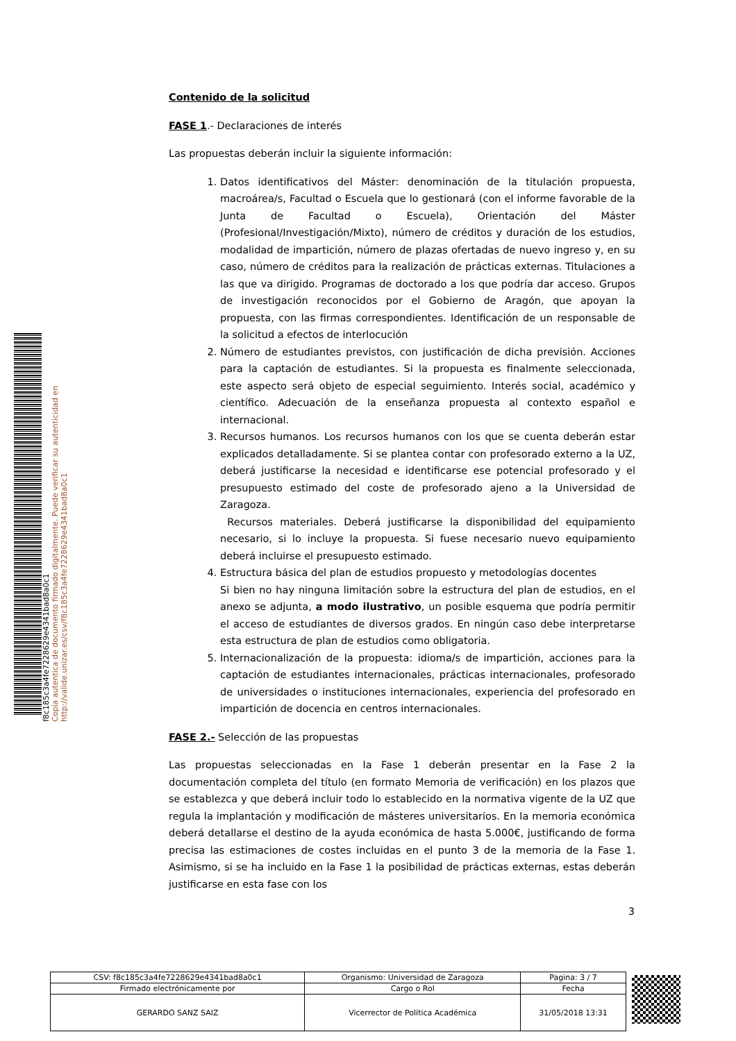f8c185c3a4fe7228629e4341bad8a0c1
Copia autentica de documento firmado digitalmente. Puede verificar su autenticidad en http://valide.unizar.es/csv/f8c185c3a4fe7228629e4341bad8a0c1
Contenido de la solicitud
FASE 1.- Declaraciones de interés
Las propuestas deberán incluir la siguiente información:
1. Datos identificativos del Máster: denominación de la titulación propuesta, macroárea/s, Facultad o Escuela que lo gestionará (con el informe favorable de la Junta de Facultad o Escuela), Orientación del Máster (Profesional/Investigación/Mixto), número de créditos y duración de los estudios, modalidad de impartición, número de plazas ofertadas de nuevo ingreso y, en su caso, número de créditos para la realización de prácticas externas. Titulaciones a las que va dirigido. Programas de doctorado a los que podría dar acceso. Grupos de investigación reconocidos por el Gobierno de Aragón, que apoyan la propuesta, con las firmas correspondientes. Identificación de un responsable de la solicitud a efectos de interlocución
2. Número de estudiantes previstos, con justificación de dicha previsión. Acciones para la captación de estudiantes. Si la propuesta es finalmente seleccionada, este aspecto será objeto de especial seguimiento. Interés social, académico y científico. Adecuación de la enseñanza propuesta al contexto español e internacional.
3. Recursos humanos. Los recursos humanos con los que se cuenta deberán estar explicados detalladamente. Si se plantea contar con profesorado externo a la UZ, deberá justificarse la necesidad e identificarse ese potencial profesorado y el presupuesto estimado del coste de profesorado ajeno a la Universidad de Zaragoza.
Recursos materiales. Deberá justificarse la disponibilidad del equipamiento necesario, si lo incluye la propuesta. Si fuese necesario nuevo equipamiento deberá incluirse el presupuesto estimado.
4. Estructura básica del plan de estudios propuesto y metodologías docentes
Si bien no hay ninguna limitación sobre la estructura del plan de estudios, en el anexo se adjunta, a modo ilustrativo, un posible esquema que podría permitir el acceso de estudiantes de diversos grados. En ningún caso debe interpretarse esta estructura de plan de estudios como obligatoria.
5. Internacionalización de la propuesta: idioma/s de impartición, acciones para la captación de estudiantes internacionales, prácticas internacionales, profesorado de universidades o instituciones internacionales, experiencia del profesorado en impartición de docencia en centros internacionales.
FASE 2.- Selección de las propuestas
Las propuestas seleccionadas en la Fase 1 deberán presentar en la Fase 2 la documentación completa del título (en formato Memoria de verificación) en los plazos que se establezca y que deberá incluir todo lo establecido en la normativa vigente de la UZ que regula la implantación y modificación de másteres universitarios. En la memoria económica deberá detallarse el destino de la ayuda económica de hasta 5.000€, justificando de forma precisa las estimaciones de costes incluidas en el punto 3 de la memoria de la Fase 1. Asimismo, si se ha incluido en la Fase 1 la posibilidad de prácticas externas, estas deberán justificarse en esta fase con los
3
| CSV: f8c185c3a4fe7228629e4341bad8a0c1 | Organismo: Universidad de Zaragoza | Pagina: 3 / 7 |
| Firmado electrónicamente por | Cargo o Rol | Fecha |
| GERARDO SANZ SAIZ | Vicerrector de Política Académica | 31/05/2018 13:31 |